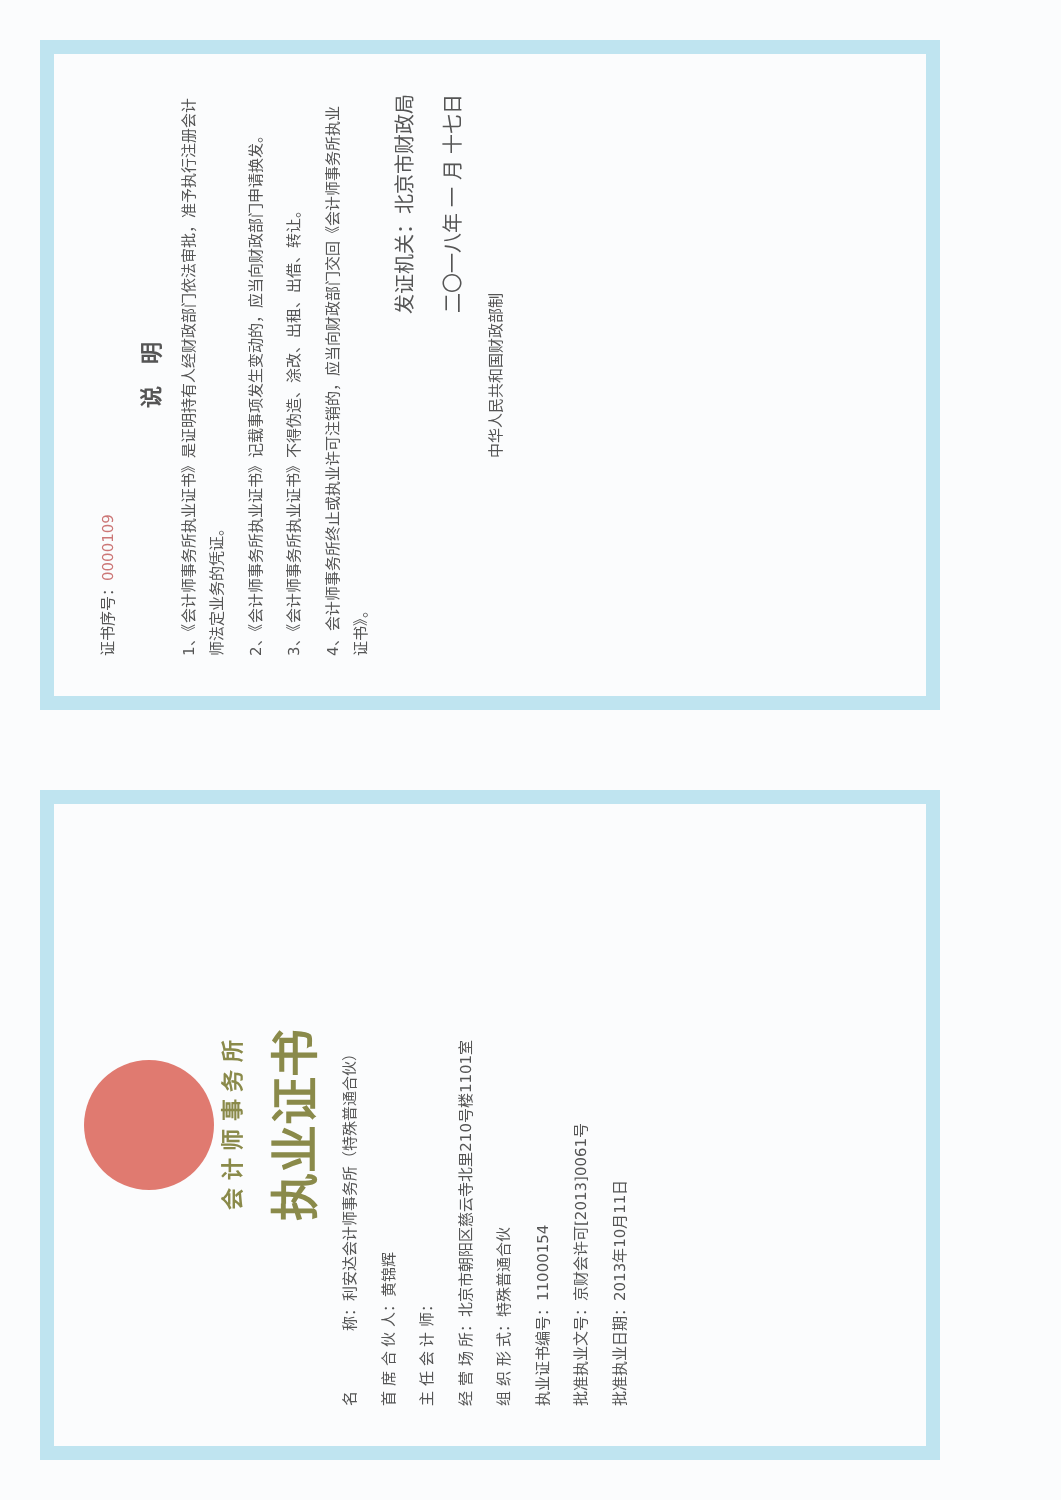会 计 师 事 务 所
执业证书
名　　　　称：利安达会计师事务所（特殊普通合伙）
首 席 合 伙 人：黄锦辉
主 任 会 计 师：
经 营 场 所：北京市朝阳区慈云寺北里210号楼1101室
组 织 形 式：特殊普通合伙
执业证书编号：11000154
批准执业文号：京财会许可[2013]0061号
批准执业日期：2013年10月11日
证书序号：0000109
说　明
1、《会计师事务所执业证书》是证明持有人经财政部门依法审批，准予执行注册会计师法定业务的凭证。
2、《会计师事务所执业证书》记载事项发生变动的，应当向财政部门申请换发。
3、《会计师事务所执业证书》不得伪造、涂改、出租、出借、转让。
4、会计师事务所终止或执业许可注销的，应当向财政部门交回《会计师事务所执业证书》。
发证机关：北京市财政局
二〇一八年 一 月 十七日
中华人民共和国财政部制